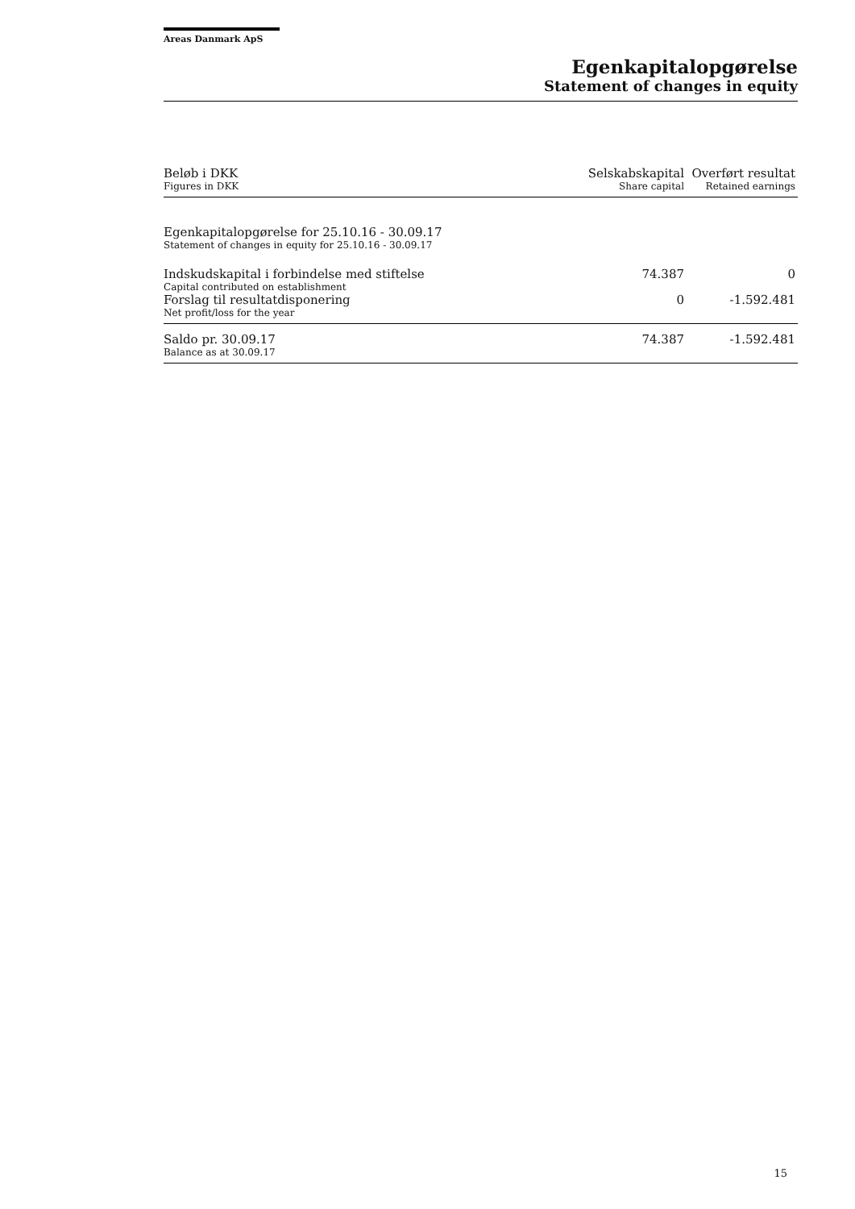Areas Danmark ApS
Egenkapitalopgørelse
Statement of changes in equity
| Beløb i DKK Figures in DKK | Selskabskapital Share capital | Overført resultat Retained earnings |
| --- | --- | --- |
| Egenkapitalopgørelse for 25.10.16 - 30.09.17 Statement of changes in equity for 25.10.16 - 30.09.17 | | |
| Indskudskapital i forbindelse med stiftelse Capital contributed on establishment | 74.387 | 0 |
| Forslag til resultatdisponering Net profit/loss for the year | 0 | -1.592.481 |
| Saldo pr. 30.09.17 Balance as at 30.09.17 | 74.387 | -1.592.481 |
15